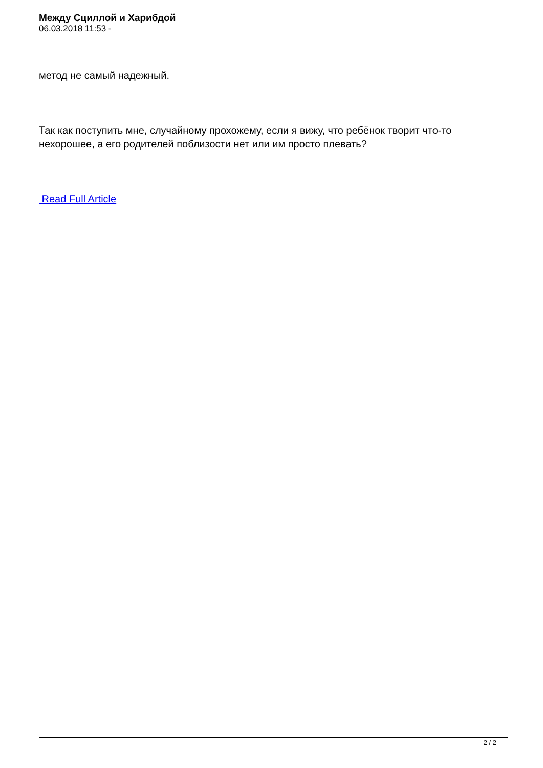Между Сциллой и Харибдой
06.03.2018 11:53 -
метод не самый надежный.
Так как поступить мне, случайному прохожему, если я вижу, что ребёнок творит что-то нехорошее, а его родителей поблизости нет или им просто плевать?
Read Full Article
2 / 2